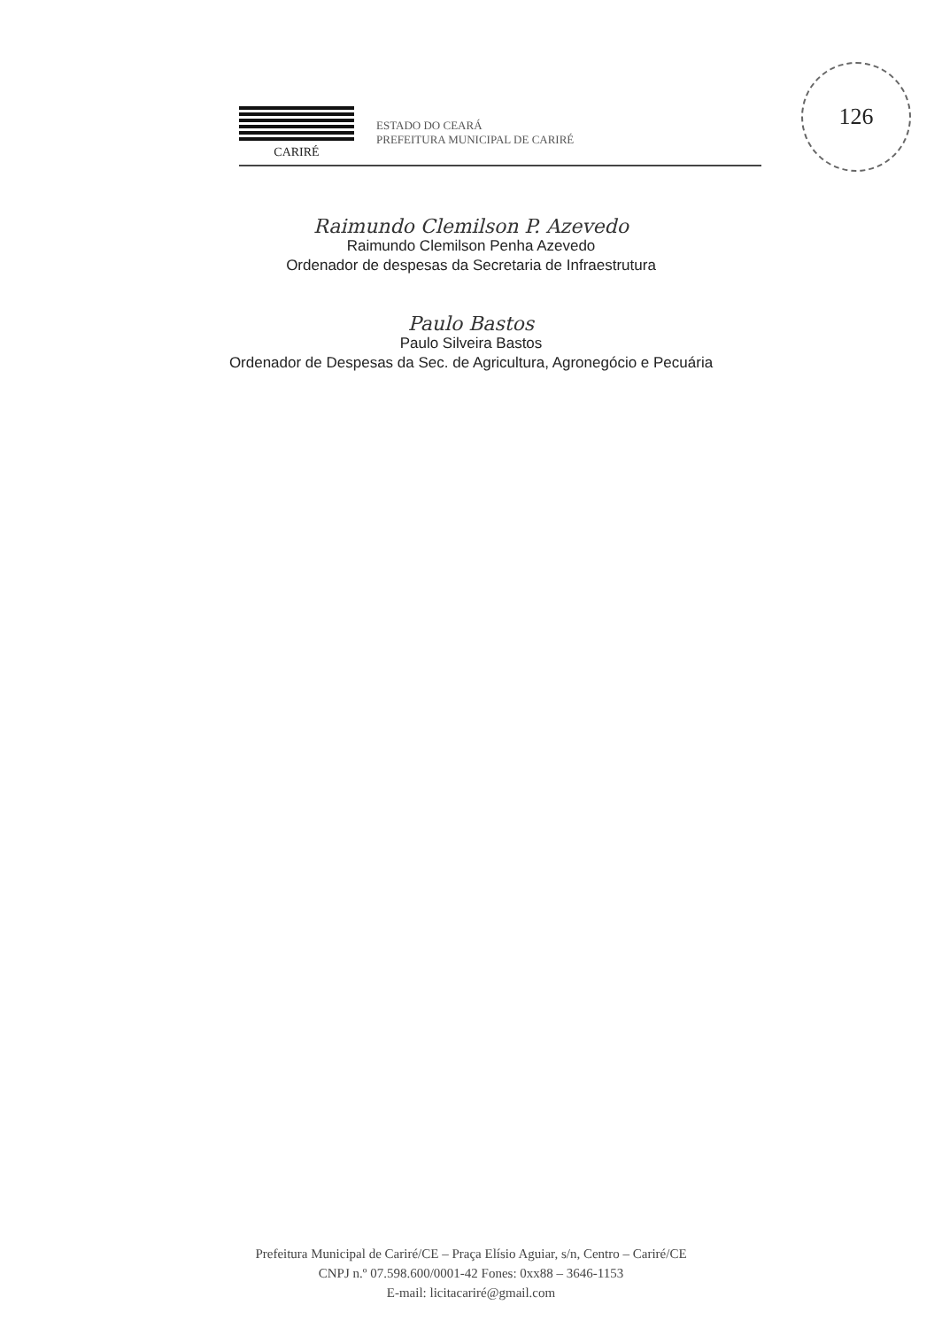CARIRÉ
ESTADO DO CEARÁ
PREFEITURA MUNICIPAL DE CARIRÉ
126
Raimundo Clemilson P. Azevedo
Raimundo Clemilson Penha Azevedo
Ordenador de despesas da Secretaria de Infraestrutura
Paulo Bastos
Paulo Silveira Bastos
Ordenador de Despesas da Sec. de Agricultura, Agronegócio e Pecuária
Prefeitura Municipal de Cariré/CE – Praça Elísio Aguiar, s/n, Centro – Cariré/CE
CNPJ n.º 07.598.600/0001-42 Fones: 0xx88 – 3646-1153
E-mail: licitacariré@gmail.com